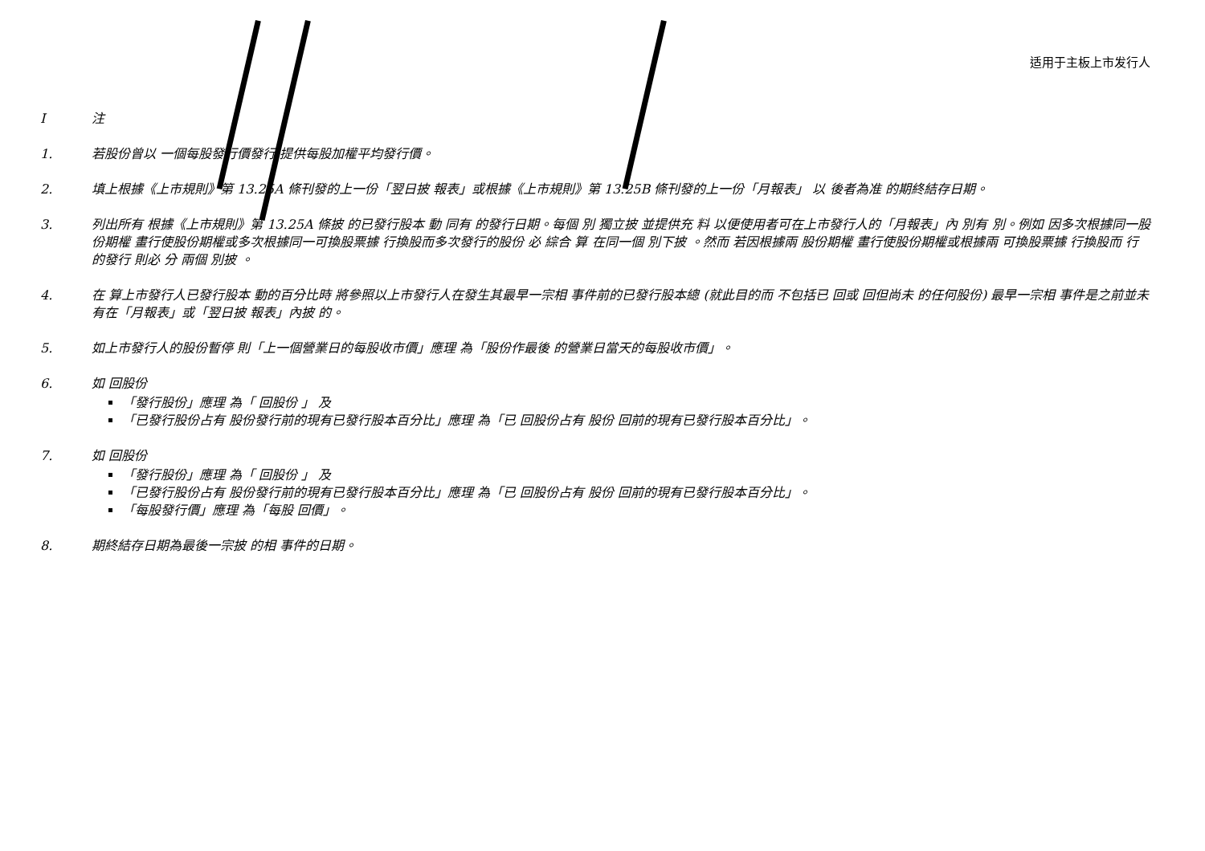适用于主板上市发行人
I注
1. 若股份曾以 一個每股發行價發行 提供每股加權平均發行價。
2. 填上根據《上市規則》第 13.25A 條刊發的上一份「翌日披 報表」或根據《上市規則》第 13.25B 條刊發的上一份「月報表」 以 後者為准 的期終結存日期。
3. 列出所有 根據《上市規則》第 13.25A 條披 的已發行股本 動 同有 的發行日期。每個 別 獨立披 並提供充 料 以便使用者可在上市發行人的「月報表」內 別有 別。例如 因多次根據同一股份期權 畫行使股份期權或多次根據同一可換股票據 行換股而多次發行的股份 必 綜合 算 在同一個 別下披 。然而 若因根據兩 股份期權 畫行使股份期權或根據兩 可換股票據 行換股而 行的發行 則必 分 兩個 別披 。
4. 在 算上市發行人已發行股本 動的百分比時 將參照以上市發行人在發生其最早一宗相 事件前的已發行股本總 (就此目的而 不包括已 回或 回但尚未 的任何股份) 最早一宗相 事件是之前並未有在「月報表」或「翌日披 報表」內披 的。
5. 如上市發行人的股份暫停 則「上一個營業日的每股收市價」應理 為「股份作最後 的營業日當天的每股收市價」。
6. 如 回股份
「發行股份」應理 為「 回股份 」 及
「已發行股份占有 股份發行前的現有已發行股本百分比」應理 為「已 回股份占有 股份 回前的現有已發行股本百分比」。
7. 如 回股份
「發行股份」應理 為「 回股份 」 及
「已發行股份占有 股份發行前的現有已發行股本百分比」應理 為「已 回股份占有 股份 回前的現有已發行股本百分比」。
「每股發行價」應理 為「每股 回價」。
8. 期終結存日期為最後一宗披 的相 事件的日期。